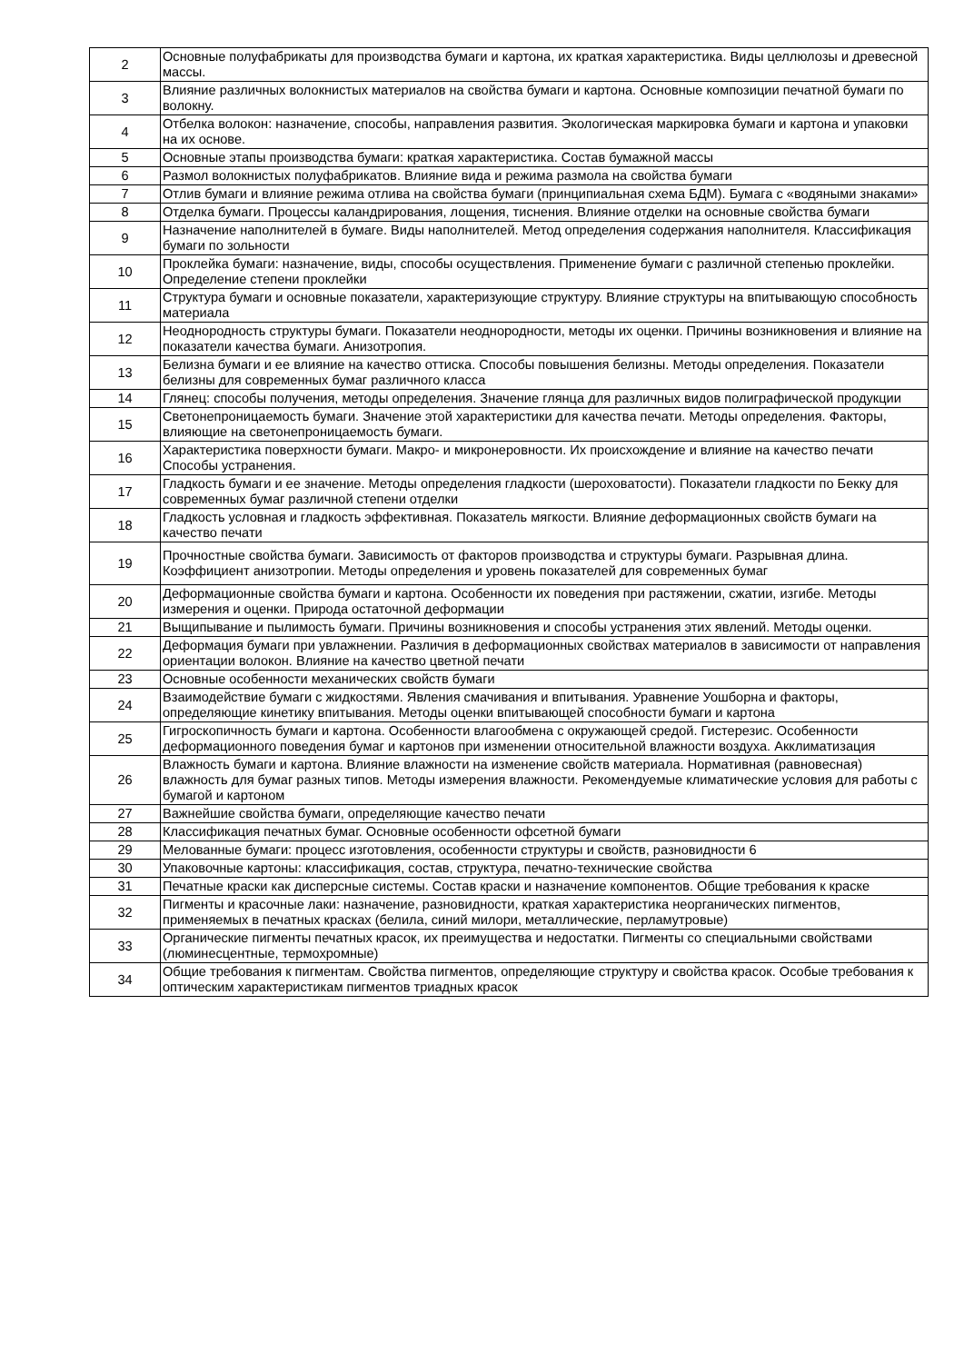| 2 | Основные полуфабрикаты для производства бумаги и картона, их краткая характеристика. Виды целлюлозы и древесной массы. |
| 3 | Влияние различных волокнистых материалов на свойства бумаги и картона. Основные композиции печатной бумаги по волокну. |
| 4 | Отбелка волокон: назначение, способы, направления развития. Экологическая маркировка бумаги и картона и упаковки на их основе. |
| 5 | Основные этапы производства бумаги: краткая характеристика. Состав бумажной массы |
| 6 | Размол волокнистых полуфабрикатов. Влияние вида и режима размола на свойства бумаги |
| 7 | Отлив бумаги и влияние режима отлива на свойства бумаги (принципиальная схема БДМ). Бумага с «водяными знаками» |
| 8 | Отделка бумаги. Процессы каландрирования, лощения, тиснения. Влияние отделки на основные свойства бумаги |
| 9 | Назначение наполнителей в бумаге. Виды наполнителей. Метод определения содержания наполнителя. Классификация бумаги по зольности |
| 10 | Проклейка бумаги: назначение, виды, способы осуществления. Применение бумаги с различной степенью проклейки. Определение степени проклейки |
| 11 | Структура бумаги и основные показатели, характеризующие структуру. Влияние структуры на впитывающую способность материала |
| 12 | Неоднородность структуры бумаги. Показатели неоднородности, методы их оценки. Причины возникновения и влияние на показатели качества бумаги. Анизотропия. |
| 13 | Белизна бумаги и ее влияние на качество оттиска. Способы повышения белизны. Методы определения. Показатели белизны для современных бумаг различного класса |
| 14 | Глянец: способы получения, методы определения. Значение глянца для различных видов полиграфической продукции |
| 15 | Светонепроницаемость бумаги. Значение этой характеристики для качества печати. Методы определения. Факторы, влияющие на светонепроницаемость бумаги. |
| 16 | Характеристика поверхности бумаги. Макро- и микронеровности. Их происхождение и влияние на качество печати Способы устранения. |
| 17 | Гладкость бумаги и ее значение. Методы определения гладкости (шероховатости). Показатели гладкости по Бекку для современных бумаг различной степени отделки |
| 18 | Гладкость условная и гладкость эффективная. Показатель мягкости. Влияние деформационных свойств бумаги на качество печати |
| 19 | Прочностные свойства бумаги. Зависимость от факторов производства и структуры бумаги. Разрывная длина. Коэффициент анизотропии. Методы определения и уровень показателей для современных бумаг |
| 20 | Деформационные свойства бумаги и картона. Особенности их поведения при растяжении, сжатии, изгибе. Методы измерения и оценки. Природа остаточной деформации |
| 21 | Выщипывание и пылимость бумаги. Причины возникновения и способы устранения этих явлений. Методы оценки. |
| 22 | Деформация бумаги при увлажнении. Различия в деформационных свойствах материалов в зависимости от направления ориентации волокон. Влияние на качество цветной печати |
| 23 | Основные особенности механических свойств бумаги |
| 24 | Взаимодействие бумаги с жидкостями. Явления смачивания и впитывания. Уравнение Уошборна и факторы, определяющие кинетику впитывания. Методы оценки впитывающей способности бумаги и картона |
| 25 | Гигроскопичность бумаги и картона. Особенности влагообмена с окружающей средой. Гистерезис. Особенности деформационного поведения бумаг и картонов при изменении относительной влажности воздуха. Акклиматизация |
| 26 | Влажность бумаги и картона. Влияние влажности на изменение свойств материала. Нормативная (равновесная) влажность для бумаг разных типов. Методы измерения влажности. Рекомендуемые климатические условия для работы с бумагой и картоном |
| 27 | Важнейшие свойства бумаги, определяющие качество печати |
| 28 | Классификация печатных бумаг. Основные особенности офсетной бумаги |
| 29 | Мелованные бумаги: процесс изготовления, особенности структуры и свойств, разновидности 6 |
| 30 | Упаковочные картоны: классификация, состав, структура, печатно-технические свойства |
| 31 | Печатные краски как дисперсные системы. Состав краски и назначение компонентов. Общие требования к краске |
| 32 | Пигменты и красочные лаки: назначение, разновидности, краткая характеристика неорганических пигментов, применяемых в печатных красках (белила, синий милори, металлические, перламутровые) |
| 33 | Органические пигменты печатных красок, их преимущества и недостатки. Пигменты со специальными свойствами (люминесцентные, термохромные) |
| 34 | Общие требования к пигментам. Свойства пигментов, определяющие структуру и свойства красок. Особые требования к оптическим характеристикам пигментов триадных красок |